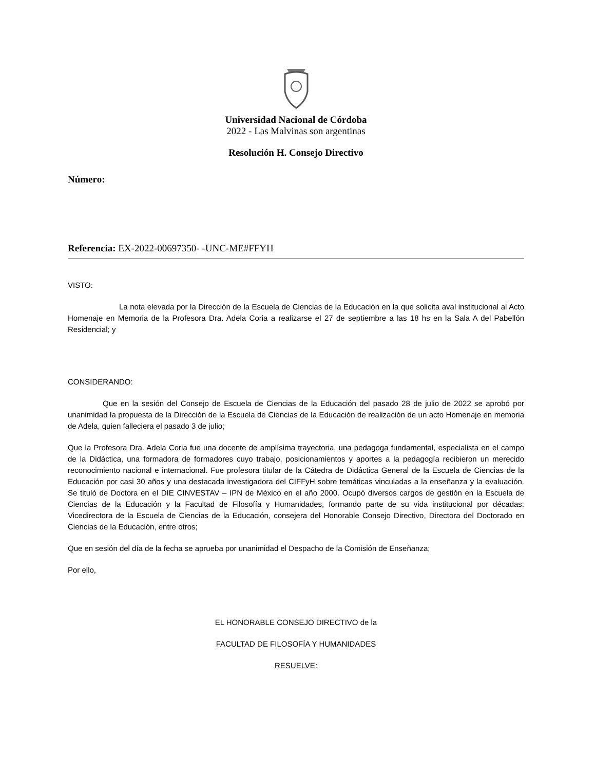Universidad Nacional de Córdoba
2022 - Las Malvinas son argentinas
Resolución H. Consejo Directivo
Número:
Referencia: EX-2022-00697350- -UNC-ME#FFYH
VISTO:
La nota elevada por la Dirección de la Escuela de Ciencias de la Educación en la que solicita aval institucional al Acto Homenaje en Memoria de la Profesora Dra. Adela Coria a realizarse el 27 de septiembre a las 18 hs en la Sala A del Pabellón Residencial; y
CONSIDERANDO:
Que en la sesión del Consejo de Escuela de Ciencias de la Educación del pasado 28 de julio de 2022 se aprobó por unanimidad la propuesta de la Dirección de la Escuela de Ciencias de la Educación de realización de un acto Homenaje en memoria de Adela, quien falleciera el pasado 3 de julio;
Que la Profesora Dra. Adela Coria fue una docente de amplísima trayectoria, una pedagoga fundamental, especialista en el campo de la Didáctica, una formadora de formadores cuyo trabajo, posicionamientos y aportes a la pedagogía recibieron un merecido reconocimiento nacional e internacional. Fue profesora titular de la Cátedra de Didáctica General de la Escuela de Ciencias de la Educación por casi 30 años y una destacada investigadora del CIFFyH sobre temáticas vinculadas a la enseñanza y la evaluación. Se tituló de Doctora en el DIE CINVESTAV – IPN de México en el año 2000. Ocupó diversos cargos de gestión en la Escuela de Ciencias de la Educación y la Facultad de Filosofía y Humanidades, formando parte de su vida institucional por décadas: Vicedirectora de la Escuela de Ciencias de la Educación, consejera del Honorable Consejo Directivo, Directora del Doctorado en Ciencias de la Educación, entre otros;
Que en sesión del día de la fecha se aprueba por unanimidad el Despacho de la Comisión de Enseñanza;
Por ello,
EL HONORABLE CONSEJO DIRECTIVO de la
FACULTAD DE FILOSOFÍA Y HUMANIDADES
RESUELVE: